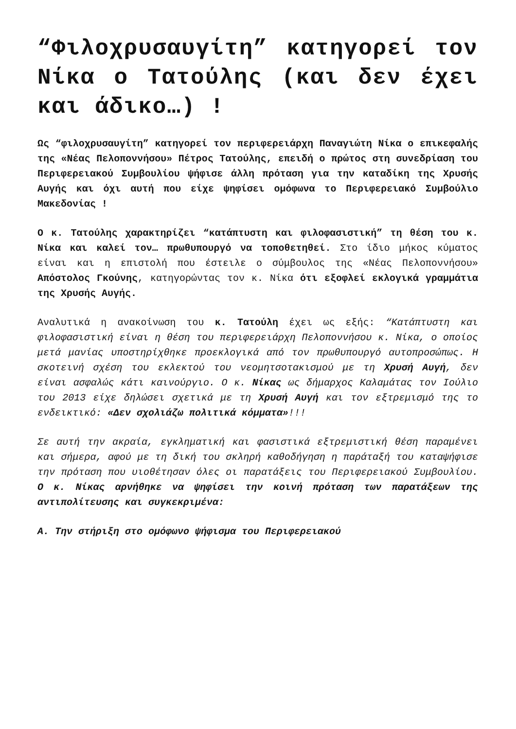“Φιλοχρυσαυγίτη” κατηγορεί τον Νίκα ο Τατούλης (και δεν έχει και άδικο…) !
Ως “φιλοχρυσαυγίτη” κατηγορεί τον περιφερειάρχη Παναγιώτη Νίκα ο επικεφαλής της «Νέας Πελοποννήσου» Πέτρος Τατούλης, επειδή ο πρώτος στη συνεδρίαση του Περιφερειακού Συμβουλίου ψήφισε άλλη πρόταση για την καταδίκη της Χρυσής Αυγής και όχι αυτή που είχε ψηφίσει ομόφωνα το Περιφερειακό Συμβούλιο Μακεδονίας !
Ο κ. Τατούλης χαρακτηρίζει “κατάπτυστη και φιλοφασιστική” τη θέση του κ. Νίκα και καλεί τον… πρωθυπουργό να τοποθετηθεί. Στο ίδιο μήκος κύματος είναι και η επιστολή που έστειλε ο σύμβουλος της «Νέας Πελοποννήσου» Απόστολος Γκούνης, κατηγορώντας τον κ. Νίκα ότι εξοφλεί εκλογικά γραμμάτια της Χρυσής Αυγής.
Αναλυτικά η ανακοίνωση του κ. Τατούλη έχει ως εξής: “Κατάπτυστη και φιλοφασιστική είναι η θέση του περιφερειάρχη Πελοποννήσου κ. Νίκα, ο οποίος μετά μανίας υποστηρίχθηκε προεκλογικά από τον πρωθυπουργό αυτοπροσώπως. Η σκοτεινή σχέση του εκλεκτού του νεομητσοτακισμού με τη Χρυσή Αυγή, δεν είναι ασφαλώς κάτι καινούργιο. Ο κ. Νίκας ως δήμαρχος Καλαμάτας τον Ιούλιο του 2013 είχε δηλώσει σχετικά με τη Χρυσή Αυγή και τον εξτρεμισμό της το ενδεικτικό: «Δεν σχολιάζω πολιτικά κόμματα»!!!
Σε αυτή την ακραία, εγκληματική και φασιστικά εξτρεμιστική θέση παραμένει και σήμερα, αφού με τη δική του σκληρή καθοδήγηση η παράταξή του καταψήφισε την πρόταση που υιοθέτησαν όλες οι παρατάξεις του Περιφερειακού Συμβουλίου. Ο κ. Νίκας αρνήθηκε να ψηφίσει την κοινή πρόταση των παρατάξεων της αντιπολίτευσης και συγκεκριμένα:
Α. Την στήριξη στο ομόφωνο ψήφισμα του Περιφερειακού